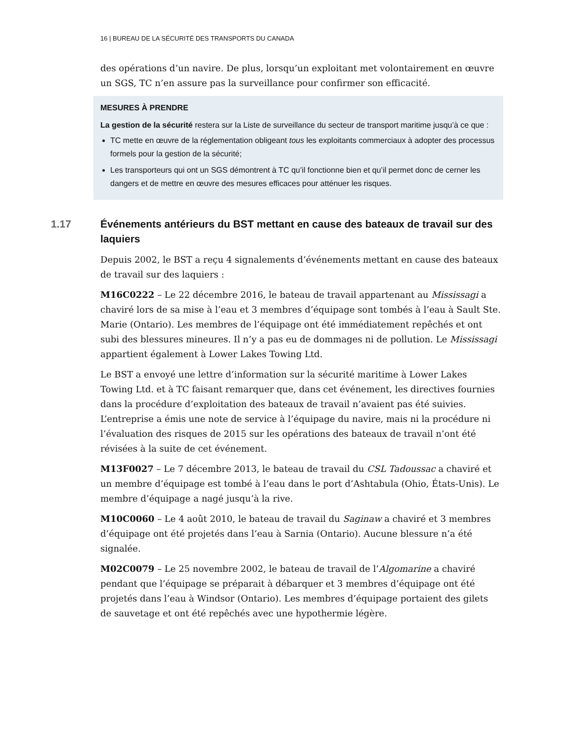16 | BUREAU DE LA SÉCURITÉ DES TRANSPORTS DU CANADA
des opérations d’un navire. De plus, lorsqu’un exploitant met volontairement en œuvre un SGS, TC n’en assure pas la surveillance pour confirmer son efficacité.
MESURES À PRENDRE
La gestion de la sécurité restera sur la Liste de surveillance du secteur de transport maritime jusqu’à ce que :
TC mette en œuvre de la réglementation obligeant tous les exploitants commerciaux à adopter des processus formels pour la gestion de la sécurité;
Les transporteurs qui ont un SGS démontrent à TC qu’il fonctionne bien et qu’il permet donc de cerner les dangers et de mettre en œuvre des mesures efficaces pour atténuer les risques.
1.17 Événements antérieurs du BST mettant en cause des bateaux de travail sur des laquiers
Depuis 2002, le BST a reçu 4 signalements d’événements mettant en cause des bateaux de travail sur des laquiers :
M16C0222 – Le 22 décembre 2016, le bateau de travail appartenant au Mississagi a chaviré lors de sa mise à l’eau et 3 membres d’équipage sont tombés à l’eau à Sault Ste. Marie (Ontario). Les membres de l’équipage ont été immédiatement repêchés et ont subi des blessures mineures. Il n’y a pas eu de dommages ni de pollution. Le Mississagi appartient également à Lower Lakes Towing Ltd.
Le BST a envoyé une lettre d’information sur la sécurité maritime à Lower Lakes Towing Ltd. et à TC faisant remarquer que, dans cet événement, les directives fournies dans la procédure d’exploitation des bateaux de travail n’avaient pas été suivies. L’entreprise a émis une note de service à l’équipage du navire, mais ni la procédure ni l’évaluation des risques de 2015 sur les opérations des bateaux de travail n’ont été révisées à la suite de cet événement.
M13F0027 – Le 7 décembre 2013, le bateau de travail du CSL Tadoussac a chaviré et un membre d’équipage est tombé à l’eau dans le port d’Ashtabula (Ohio, États-Unis). Le membre d’équipage a nagé jusqu’à la rive.
M10C0060 – Le 4 août 2010, le bateau de travail du Saginaw a chaviré et 3 membres d’équipage ont été projetés dans l’eau à Sarnia (Ontario). Aucune blessure n’a été signalée.
M02C0079 – Le 25 novembre 2002, le bateau de travail de l’Algomarine a chaviré pendant que l’équipage se préparait à débarquer et 3 membres d’équipage ont été projetés dans l’eau à Windsor (Ontario). Les membres d’équipage portaient des gilets de sauvetage et ont été repêchés avec une hypothermie légère.